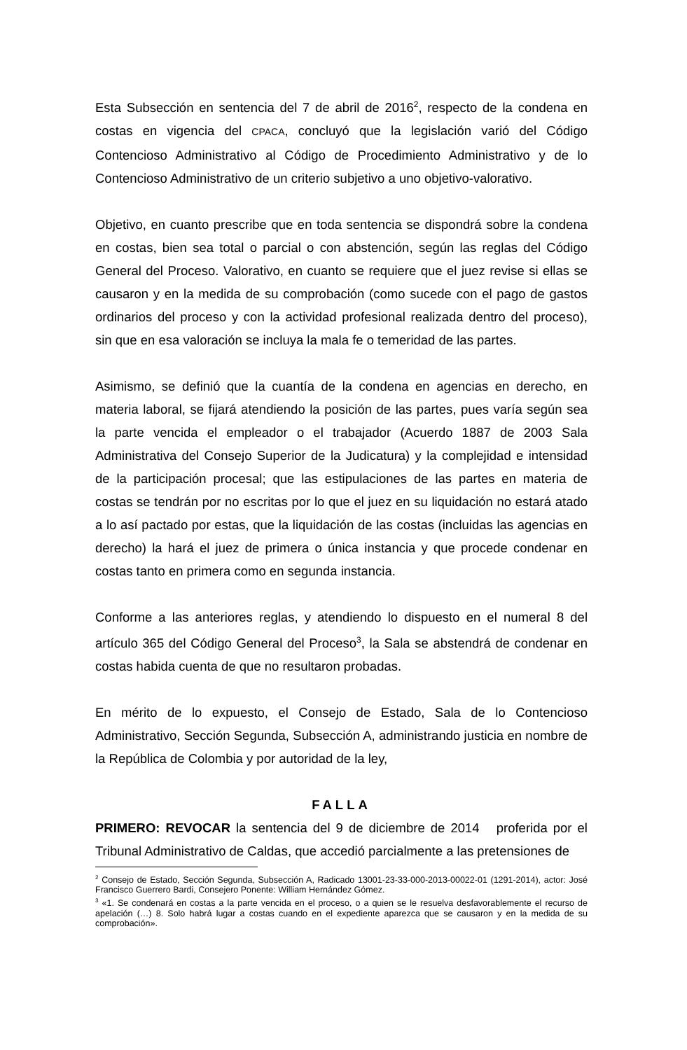Esta Subsección en sentencia del 7 de abril de 2016<sup>2</sup>, respecto de la condena en costas en vigencia del CPACA, concluyó que la legislación varió del Código Contencioso Administrativo al Código de Procedimiento Administrativo y de lo Contencioso Administrativo de un criterio subjetivo a uno objetivo-valorativo.
Objetivo, en cuanto prescribe que en toda sentencia se dispondrá sobre la condena en costas, bien sea total o parcial o con abstención, según las reglas del Código General del Proceso. Valorativo, en cuanto se requiere que el juez revise si ellas se causaron y en la medida de su comprobación (como sucede con el pago de gastos ordinarios del proceso y con la actividad profesional realizada dentro del proceso), sin que en esa valoración se incluya la mala fe o temeridad de las partes.
Asimismo, se definió que la cuantía de la condena en agencias en derecho, en materia laboral, se fijará atendiendo la posición de las partes, pues varía según sea la parte vencida el empleador o el trabajador (Acuerdo 1887 de 2003 Sala Administrativa del Consejo Superior de la Judicatura) y la complejidad e intensidad de la participación procesal; que las estipulaciones de las partes en materia de costas se tendrán por no escritas por lo que el juez en su liquidación no estará atado a lo así pactado por estas, que la liquidación de las costas (incluidas las agencias en derecho) la hará el juez de primera o única instancia y que procede condenar en costas tanto en primera como en segunda instancia.
Conforme a las anteriores reglas, y atendiendo lo dispuesto en el numeral 8 del artículo 365 del Código General del Proceso<sup>3</sup>, la Sala se abstendrá de condenar en costas habida cuenta de que no resultaron probadas.
En mérito de lo expuesto, el Consejo de Estado, Sala de lo Contencioso Administrativo, Sección Segunda, Subsección A, administrando justicia en nombre de la República de Colombia y por autoridad de la ley,
FALLA
PRIMERO: REVOCAR la sentencia del 9 de diciembre de 2014 proferida por el Tribunal Administrativo de Caldas, que accedió parcialmente a las pretensiones de
<sup>2</sup> Consejo de Estado, Sección Segunda, Subsección A, Radicado 13001-23-33-000-2013-00022-01 (1291-2014), actor: José Francisco Guerrero Bardi, Consejero Ponente: William Hernández Gómez.
<sup>3</sup> «1. Se condenará en costas a la parte vencida en el proceso, o a quien se le resuelva desfavorablemente el recurso de apelación (…) 8. Solo habrá lugar a costas cuando en el expediente aparezca que se causaron y en la medida de su comprobación».